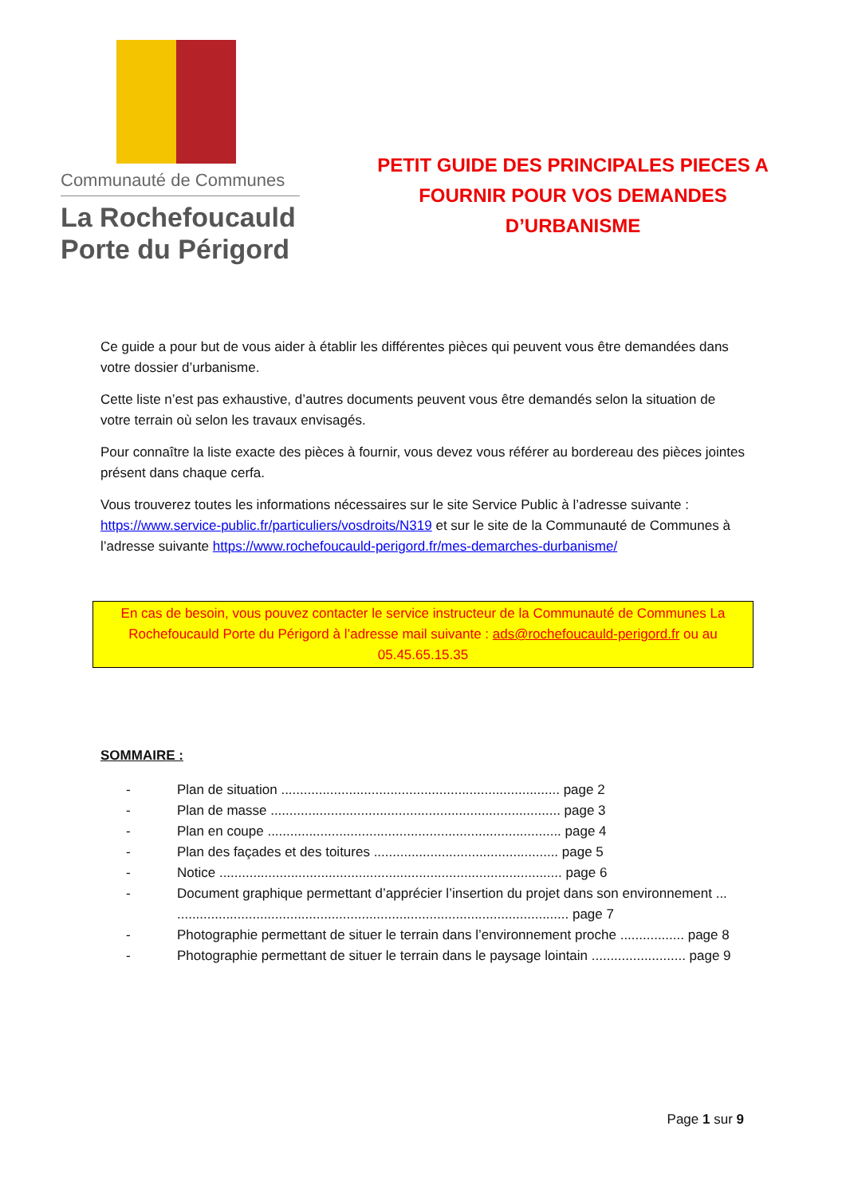Communauté de Communes
La Rochefoucauld
Porte du Périgord
PETIT GUIDE DES PRINCIPALES PIECES A
FOURNIR POUR VOS DEMANDES
D’URBANISME
Ce guide a pour but de vous aider à établir les différentes pièces qui peuvent vous être demandées dans votre dossier d’urbanisme.
Cette liste n’est pas exhaustive, d’autres documents peuvent vous être demandés selon la situation de votre terrain où selon les travaux envisagés.
Pour connaître la liste exacte des pièces à fournir, vous devez vous référer au bordereau des pièces jointes présent dans chaque cerfa.
Vous trouverez toutes les informations nécessaires sur le site Service Public à l’adresse suivante : https://www.service-public.fr/particuliers/vosdroits/N319 et sur le site de la Communauté de Communes à l’adresse suivante https://www.rochefoucauld-perigord.fr/mes-demarches-durbanisme/
En cas de besoin, vous pouvez contacter le service instructeur de la Communauté de Communes La Rochefoucauld Porte du Périgord à l’adresse mail suivante : ads@rochefoucauld-perigord.fr ou au 05.45.65.15.35
SOMMAIRE :
- Plan de situation .......................................................................... page 2
- Plan de masse ............................................................................. page 3
- Plan en coupe .............................................................................. page 4
- Plan des façades et des toitures ................................................. page 5
- Notice ........................................................................................... page 6
- Document graphique permettant d’apprécier l’insertion du projet dans son environnement ... ........................................................................................................ page 7
- Photographie permettant de situer le terrain dans l’environnement proche ................. page 8
- Photographie permettant de situer le terrain dans le paysage lointain ......................... page 9
Page 1 sur 9